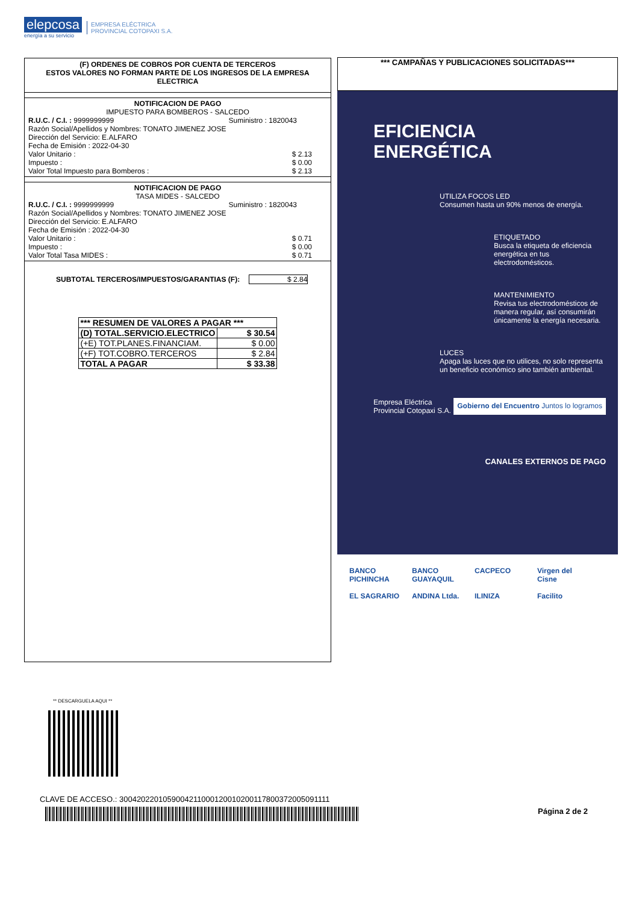elepcosa
energía a su servicio
EMPRESA ELÉCTRICA
PROVINCIAL COTOPAXI S.A.
(F) ORDENES DE COBROS POR CUENTA DE TERCEROS
ESTOS VALORES NO FORMAN PARTE DE LOS INGRESOS DE LA EMPRESA ELECTRICA
NOTIFICACION DE PAGO
IMPUESTO PARA BOMBEROS - SALCEDO
R.U.C. / C.I. : 9999999999 Suministro : 1820043
Razón Social/Apellidos y Nombres: TONATO JIMENEZ JOSE
Dirección del Servicio: E.ALFARO
Fecha de Emisión : 2022-04-30
Valor Unitario : $ 2.13
Impuesto : $ 0.00
Valor Total Impuesto para Bomberos : $ 2.13
NOTIFICACION DE PAGO
TASA MIDES - SALCEDO
R.U.C. / C.I. : 9999999999 Suministro : 1820043
Razón Social/Apellidos y Nombres: TONATO JIMENEZ JOSE
Dirección del Servicio: E.ALFARO
Fecha de Emisión : 2022-04-30
Valor Unitario : $ 0.71
Impuesto : $ 0.00
Valor Total Tasa MIDES : $ 0.71
SUBTOTAL TERCEROS/IMPUESTOS/GARANTIAS (F): $ 2.84
| *** RESUMEN DE VALORES A PAGAR *** | |
| (D) TOTAL.SERVICIO.ELECTRICO | $ 30.54 |
| (+E) TOT.PLANES.FINANCIAM. | $ 0.00 |
| (+F) TOT.COBRO.TERCEROS | $ 2.84 |
| TOTAL A PAGAR | $ 33.38 |
*** CAMPAÑAS Y PUBLICACIONES SOLICITADAS***
EFICIENCIA
ENERGÉTICA
UTILIZA FOCOS LED
Consumen hasta un 90% menos de energía.
ETIQUETADO
Busca la etiqueta de eficiencia energética en tus electrodomésticos.
MANTENIMIENTO
Revisa tus electrodomésticos de manera regular, así consumirán únicamente la energía necesaria.
LUCES
Apaga las luces que no utilices, no solo representa un beneficio económico sino también ambiental.
Empresa Eléctrica
Provincial Cotopaxi S.A. Gobierno del Encuentro Juntos lo logramos
CANALES EXTERNOS DE PAGO
BANCO PICHINCHA BANCO GUAYAQUIL CACPECO Virgen del Cisne EL SAGRARIO ANDINA Ltda. ILINIZA Facilito
** DESCARGUELA AQUI **
CLAVE DE ACCESO.: 3004202201059004211000120010200117800372005091111
Página 2 de 2